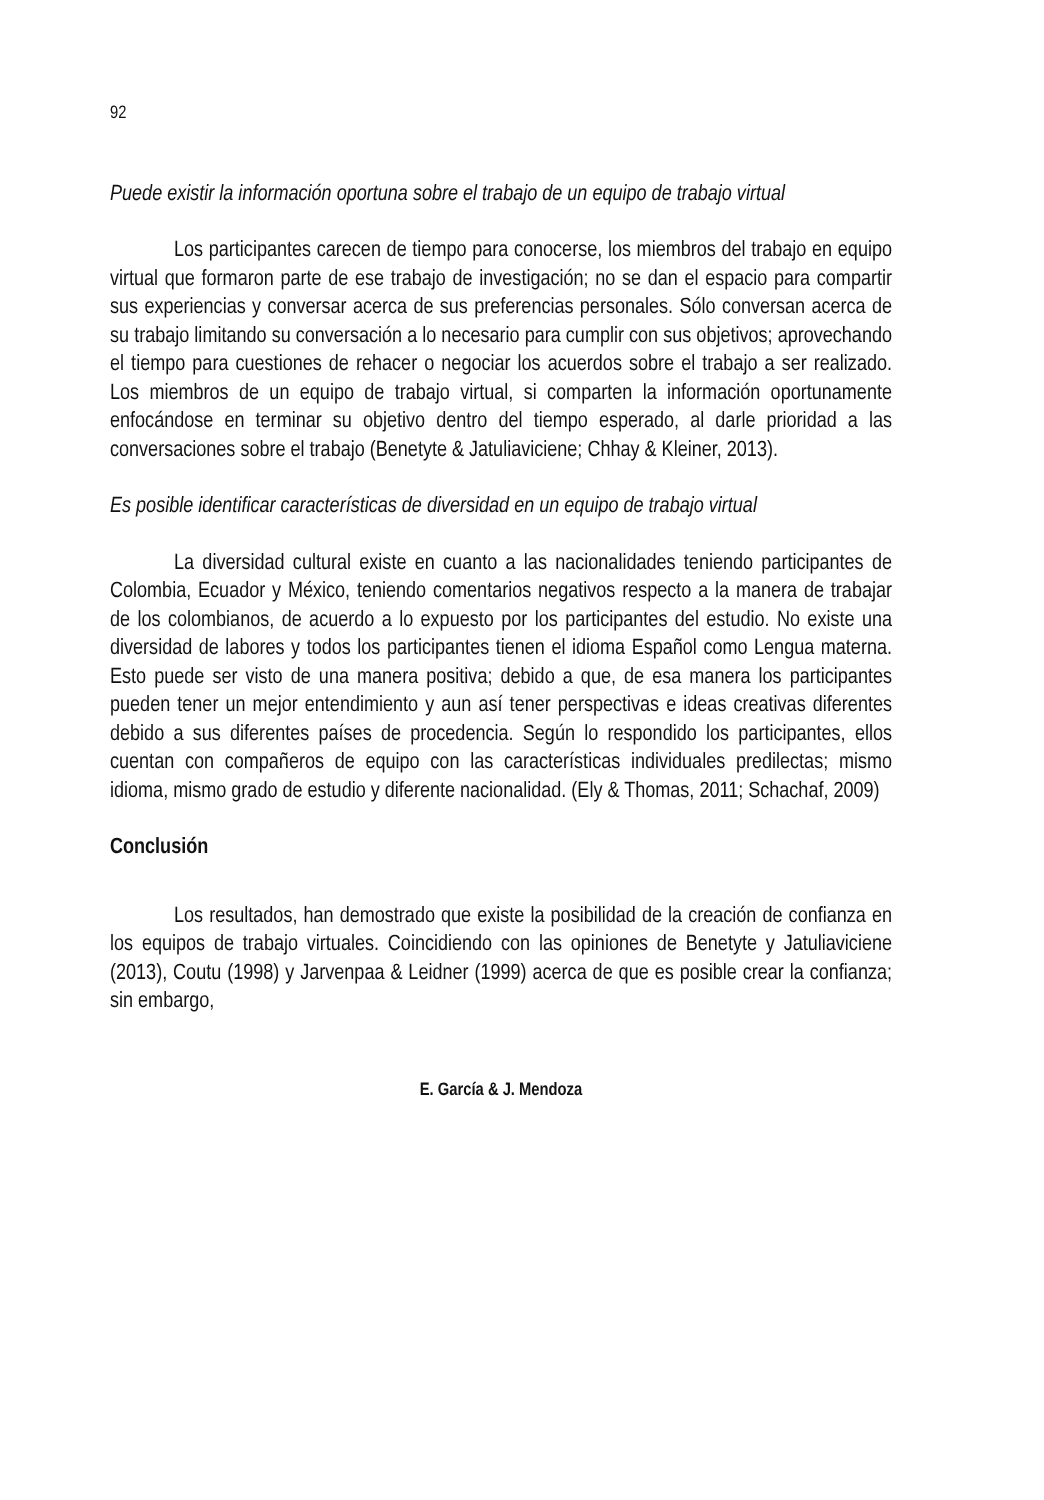92
Puede existir la información oportuna sobre el trabajo de un equipo de trabajo virtual
Los participantes carecen de tiempo para conocerse, los miembros del trabajo en equipo virtual que formaron parte de ese trabajo de investigación; no se dan el espacio para compartir sus experiencias y conversar acerca de sus preferencias personales. Sólo conversan acerca de su trabajo limitando su conversación a lo necesario para cumplir con sus objetivos; aprovechando el tiempo para cuestiones de rehacer o negociar los acuerdos sobre el trabajo a ser realizado. Los miembros de un equipo de trabajo virtual, si comparten la información oportunamente enfocándose en terminar su objetivo dentro del tiempo esperado, al darle prioridad a las conversaciones sobre el trabajo (Benetyte & Jatuliaviciene; Chhay & Kleiner, 2013).
Es posible identificar características de diversidad en un equipo de trabajo virtual
La diversidad cultural existe en cuanto a las nacionalidades teniendo participantes de Colombia, Ecuador y México, teniendo comentarios negativos respecto a la manera de trabajar de los colombianos, de acuerdo a lo expuesto por los participantes del estudio. No existe una diversidad de labores y todos los participantes tienen el idioma Español como Lengua materna. Esto puede ser visto de una manera positiva; debido a que, de esa manera los participantes pueden tener un mejor entendimiento y aun así tener perspectivas e ideas creativas diferentes debido a sus diferentes países de procedencia. Según lo respondido los participantes, ellos cuentan con compañeros de equipo con las características individuales predilectas; mismo idioma, mismo grado de estudio y diferente nacionalidad. (Ely & Thomas, 2011; Schachaf, 2009)
Conclusión
Los resultados, han demostrado que existe la posibilidad de la creación de confianza en los equipos de trabajo virtuales. Coincidiendo con las opiniones de Benetyte y Jatuliaviciene (2013), Coutu (1998) y Jarvenpaa & Leidner (1999) acerca de que es posible crear la confianza; sin embargo,
E. García & J. Mendoza